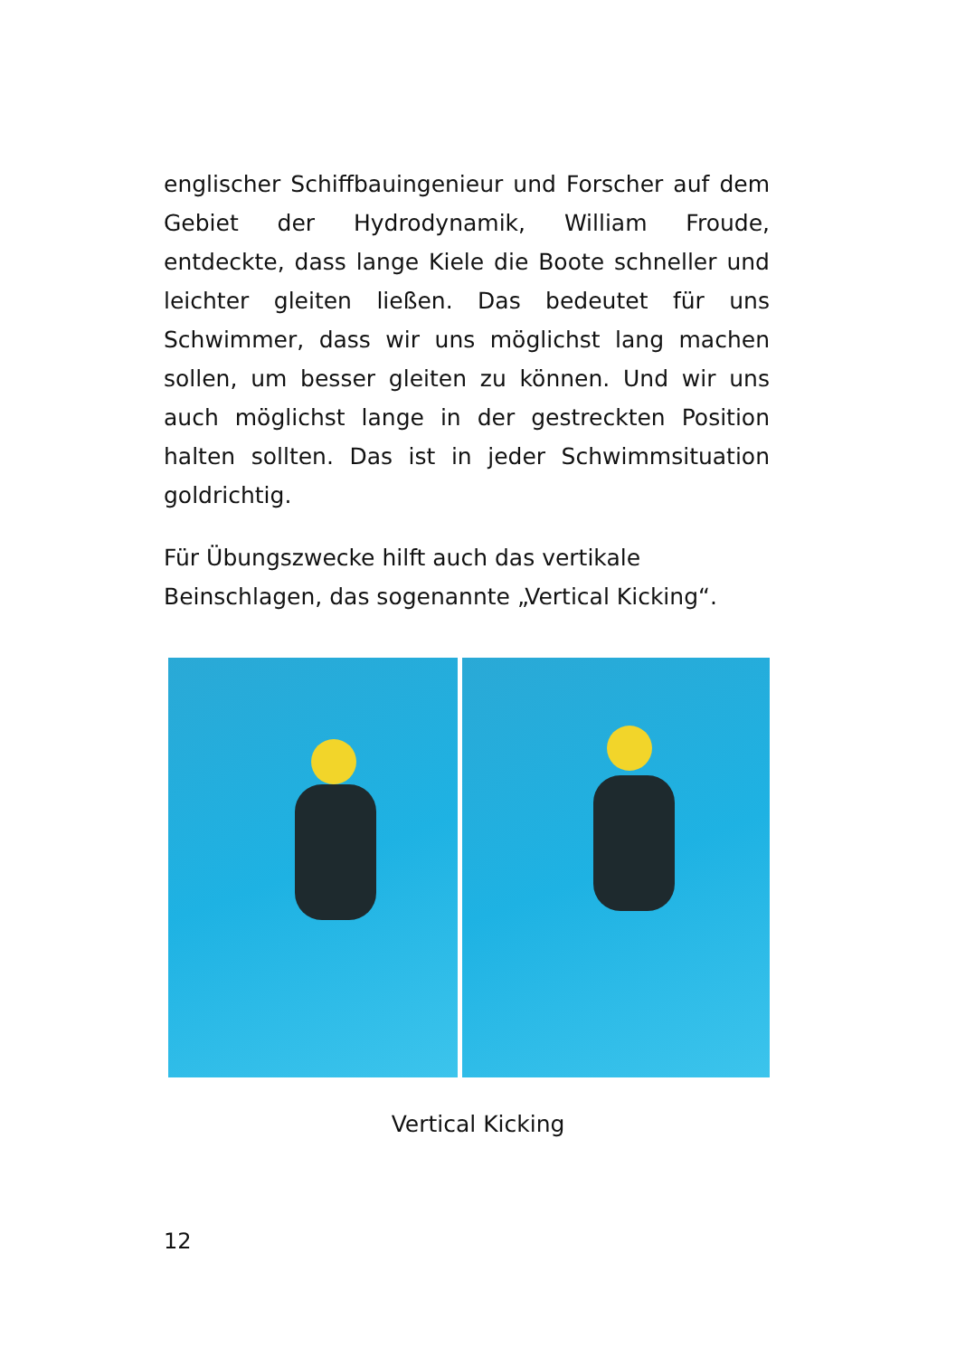englischer Schiffbauingenieur und Forscher auf dem Gebiet der Hydrodynamik, William Froude, entdeckte, dass lange Kiele die Boote schneller und leichter gleiten ließen. Das bedeutet für uns Schwimmer, dass wir uns möglichst lang machen sollen, um besser gleiten zu können. Und wir uns auch möglichst lange in der gestreckten Position halten sollten. Das ist in jeder Schwimmsituation goldrichtig.
Für Übungszwecke hilft auch das vertikale
Beinschlagen, das sogenannte „Vertical Kicking“.
Vertical Kicking
12